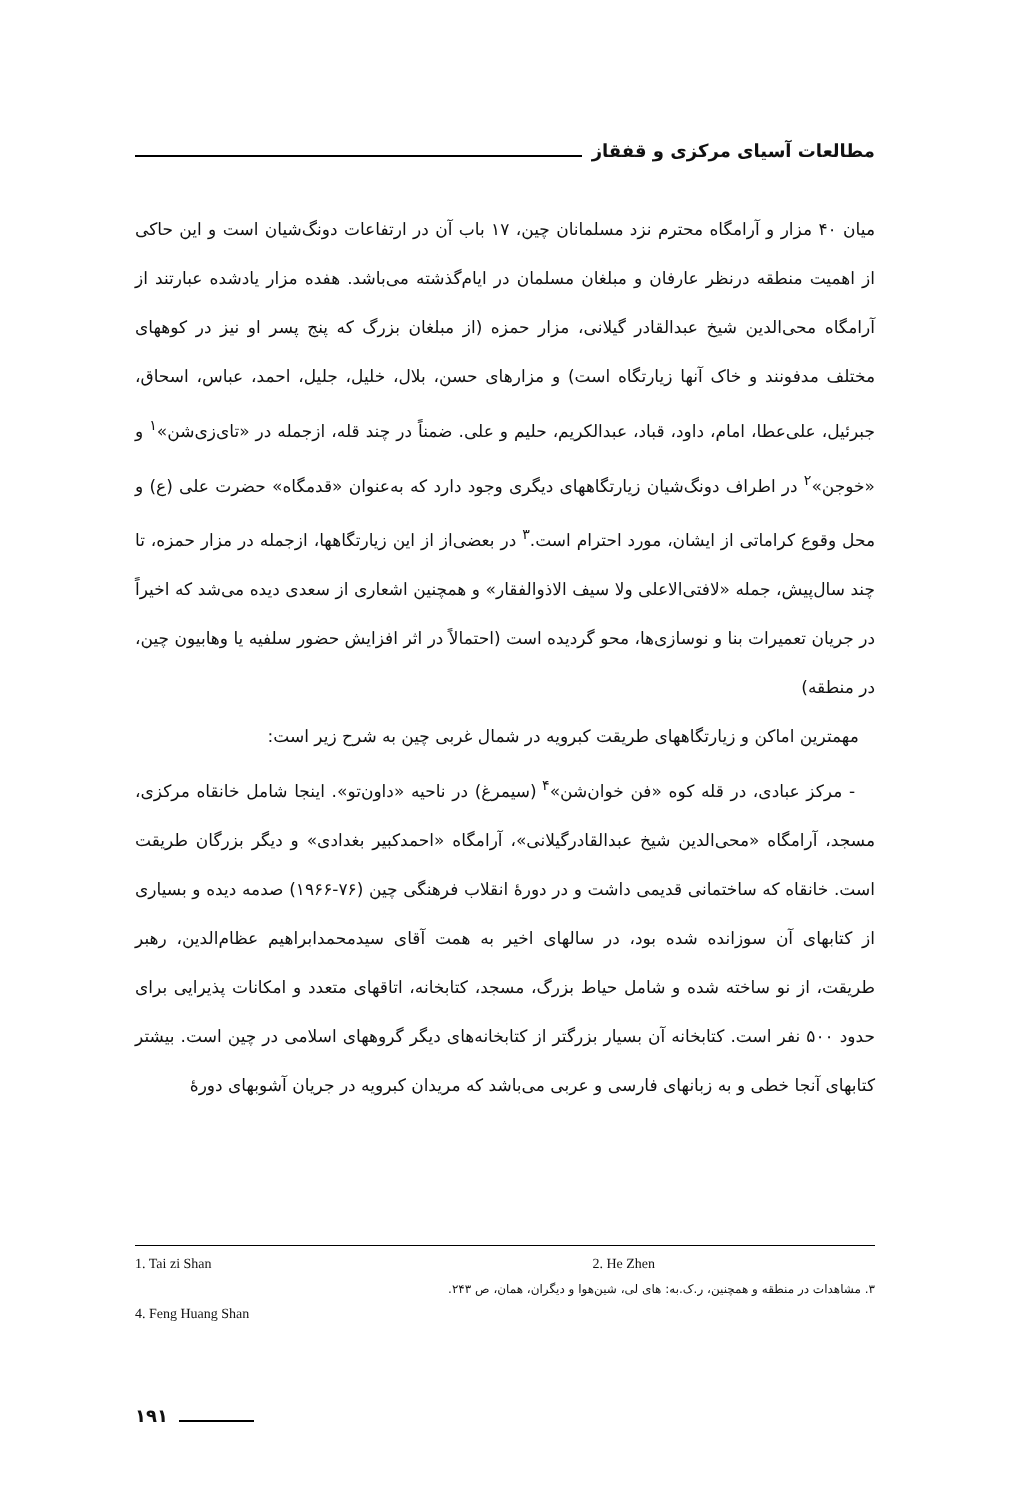مطالعات آسیای مرکزی و قفقاز
میان ۴۰ مزار و آرامگاه محترم نزد مسلمانان چین، ۱۷ باب آن در ارتفاعات دونگ‌شیان است و این حاکی از اهمیت منطقه درنظر عارفان و مبلغان مسلمان در ایام‌گذشته می‌باشد. هفده مزار یادشده عبارتند از آرامگاه محی‌الدین شیخ عبدالقادر گیلانی، مزار حمزه (از مبلغان بزرگ که پنج پسر او نیز در کوههای مختلف مدفونند و خاک آنها زیارتگاه است) و مزارهای حسن، بلال، خلیل، جلیل، احمد، عباس، اسحاق، جبرئیل، علی‌عطا، امام، داود، قباد، عبدالکریم، حلیم و علی. ضمناً در چند قله، ازجمله در «تای‌زی‌شن»<sup>۱</sup> و «خوجن»<sup>۲</sup> در اطراف دونگ‌شیان زیارتگاههای دیگری وجود دارد که به‌عنوان «قدمگاه» حضرت علی (ع) و محل وقوع کراماتی از ایشان، مورد احترام است.<sup>۳</sup> در بعضی‌از از این زیارتگاهها، ازجمله در مزار حمزه، تا چند سال‌پیش، جمله «لافتی‌الاعلی ولا سیف الاذوالفقار» و همچنین اشعاری از سعدی دیده می‌شد که اخیراً در جریان تعمیرات بنا و نوسازی‌ها، محو گردیده است (احتمالاً در اثر افزایش حضور سلفیه یا وهابیون چین، در منطقه)
مهمترین اماکن و زیارتگاههای طریقت کبرویه در شمال غربی چین به شرح زیر است:
- مرکز عبادی، در قله کوه «فن خوان‌شن»<sup>۴</sup> (سیمرغ) در ناحیه «داون‌تو». اینجا شامل خانقاه مرکزی، مسجد، آرامگاه «محی‌الدین شیخ عبدالقادرگیلانی»، آرامگاه «احمدکبیر بغدادی» و دیگر بزرگان طریقت است. خانقاه که ساختمانی قدیمی داشت و در دورهٔ انقلاب فرهنگی چین (۷۶-۱۹۶۶) صدمه دیده و بسیاری از کتابهای آن سوزانده شده بود، در سالهای اخیر به همت آقای سیدمحمدابراهیم عظام‌الدین، رهبر طریقت، از نو ساخته شده و شامل حیاط بزرگ، مسجد، کتابخانه، اتاقهای متعدد و امکانات پذیرایی برای حدود ۵۰۰ نفر است. کتابخانه آن بسیار بزرگتر از کتابخانه‌های دیگر گروههای اسلامی در چین است. بیشتر کتابهای آنجا خطی و به زبانهای فارسی و عربی می‌باشد که مریدان کبرویه در جریان آشوبهای دورهٔ
1. Tai zi Shan 2. He Zhen
۳. مشاهدات در منطقه و همچنین، ر.ک.به: های لی، شین‌هوا و دیگران، همان، ص ۲۴۳.
4. Feng Huang Shan
۱۹۱